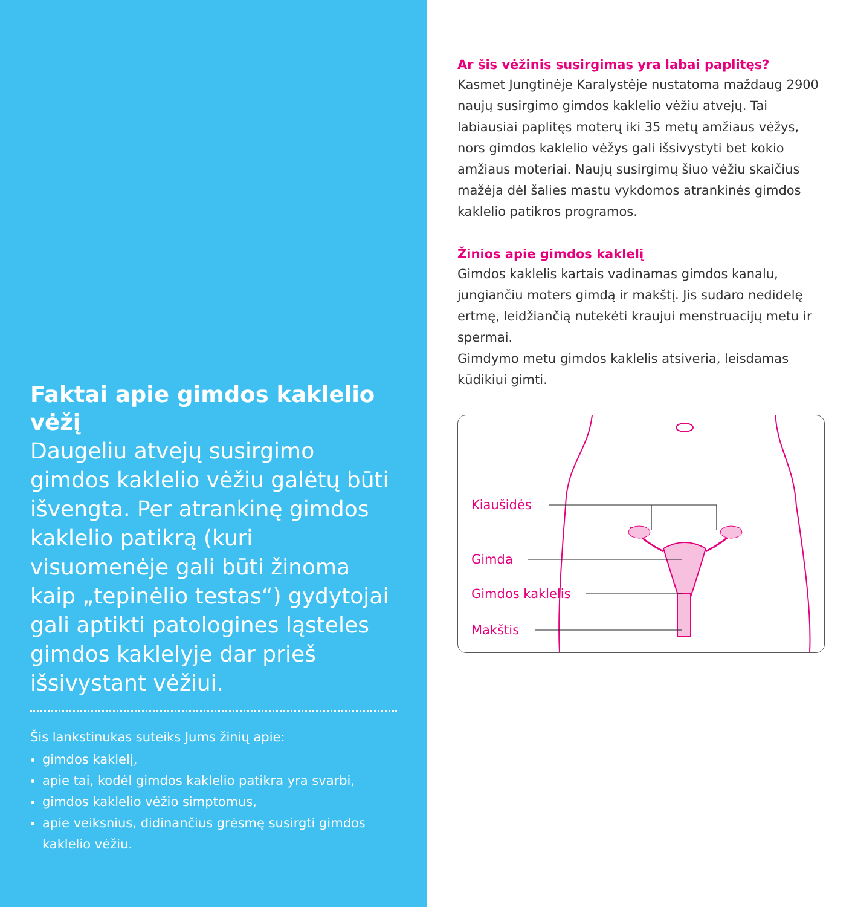Faktai apie gimdos kaklelio vėžį
Daugeliu atvejų susirgimo gimdos kaklelio vėžiu galėtų būti išvengta. Per atrankinę gimdos kaklelio patikrą (kuri visuomenėje gali būti žinoma kaip „tepinėlio testas“) gydytojai gali aptikti patologines ląsteles gimdos kaklelyje dar prieš išsivystant vėžiui.
Šis lankstinukas suteiks Jums žinių apie:
gimdos kaklelį,
apie tai, kodėl gimdos kaklelio patikra yra svarbi,
gimdos kaklelio vėžio simptomus,
apie veiksnius, didinančius grėsmę susirgti gimdos kaklelio vėžiu.
Ar šis vėžinis susirgimas yra labai paplitęs?
Kasmet Jungtinėje Karalystėje nustatoma maždaug 2900 naujų susirgimo gimdos kaklelio vėžiu atvejų. Tai labiausiai paplitęs moterų iki 35 metų amžiaus vėžys, nors gimdos kaklelio vėžys gali išsivystyti bet kokio amžiaus moteriai. Naujų susirgimų šiuo vėžiu skaičius mažėja dėl šalies mastu vykdomos atrankinės gimdos kaklelio patikros programos.
Žinios apie gimdos kaklelį
Gimdos kaklelis kartais vadinamas gimdos kanalu, jungiančiu moters gimdą ir makštį. Jis sudaro nedidelę ertmę, leidžiančią nutekėti kraujui menstruacijų metu ir spermai.
Gimdymo metu gimdos kaklelis atsiveria, leisdamas kūdikiui gimti.
Kiaušidės
Gimda
Gimdos kaklelis
Makštis